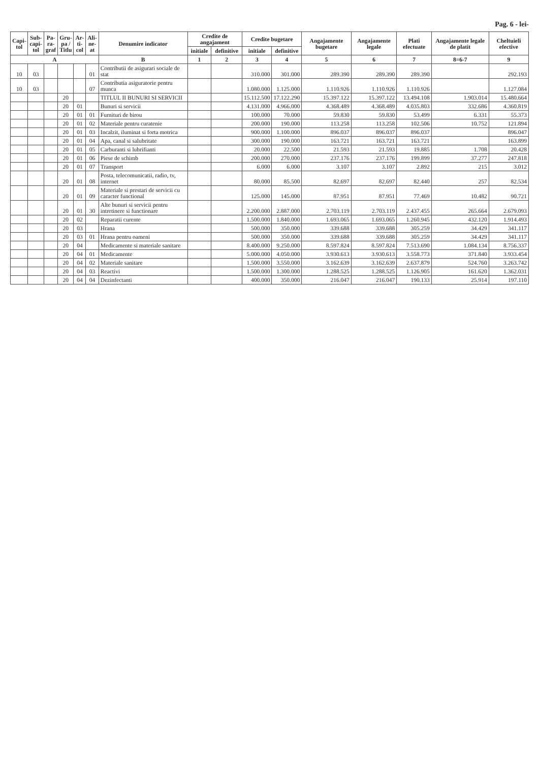Pag. 6 - lei-
| Capi- tol | Sub- capi- tol | Pa- ra- graf | Gru- pa / Titlu | Ar- ti- col | Ali- ne- at | Denumire indicator | Credite de angajament | | Credite bugetare | | Angajamente bugetare | Angajamente legale | Plati efectuate | Angajamente legale de platit | Cheltuieli efective |
| --- | --- | --- | --- | --- | --- | --- | --- | --- | --- | --- | --- | --- | --- | --- | --- |
| | | | | | | | initiale | definitive | initiale | definitive | | | | | |
| A | | | | | | B | 1 | 2 | 3 | 4 | 5 | 6 | 7 | 8=6-7 | 9 |
| 10 | 03 | | | | 01 | Contributii de asigurari sociale de stat | | | 310.000 | 301.000 | 289.390 | 289.390 | 289.390 | | 292.193 |
| 10 | 03 | | | | 07 | Contributia asiguratorie pentru munca | | | 1.080.000 | 1.125.000 | 1.110.926 | 1.110.926 | 1.110.926 | | 1.127.084 |
| | | | 20 | | | TITLUL II BUNURI SI SERVICII | | | 15.112.500 | 17.122.290 | 15.397.122 | 15.397.122 | 13.494.108 | 1.903.014 | 15.480.664 |
| | | | 20 | 01 | | Bunuri si servicii | | | 4.131.000 | 4.966.000 | 4.368.489 | 4.368.489 | 4.035.803 | 332.686 | 4.360.819 |
| | | | 20 | 01 | 01 | Furnituri de birou | | | 100.000 | 70.000 | 59.830 | 59.830 | 53.499 | 6.331 | 55.373 |
| | | | 20 | 01 | 02 | Materiale pentru curatenie | | | 200.000 | 190.000 | 113.258 | 113.258 | 102.506 | 10.752 | 121.894 |
| | | | 20 | 01 | 03 | Incalzit, iluminat si forta motrica | | | 900.000 | 1.100.000 | 896.037 | 896.037 | 896.037 | | 896.047 |
| | | | 20 | 01 | 04 | Apa, canal si salubritate | | | 300.000 | 190.000 | 163.721 | 163.721 | 163.721 | | 163.899 |
| | | | 20 | 01 | 05 | Carburanti si lubrifianti | | | 20.000 | 22.500 | 21.593 | 21.593 | 19.885 | 1.708 | 20.428 |
| | | | 20 | 01 | 06 | Piese de schimb | | | 200.000 | 270.000 | 237.176 | 237.176 | 199.899 | 37.277 | 247.818 |
| | | | 20 | 01 | 07 | Transport | | | 6.000 | 6.000 | 3.107 | 3.107 | 2.892 | 215 | 3.012 |
| | | | 20 | 01 | 08 | Posta, telecomunicatii, radio, tv, internet | | | 80.000 | 85.500 | 82.697 | 82.697 | 82.440 | 257 | 82.534 |
| | | | 20 | 01 | 09 | Materiale si prestari de servicii cu caracter functional | | | 125.000 | 145.000 | 87.951 | 87.951 | 77.469 | 10.482 | 90.721 |
| | | | 20 | 01 | 30 | Alte bunuri si servicii pentru intretinere si functionare | | | 2.200.000 | 2.887.000 | 2.703.119 | 2.703.119 | 2.437.455 | 265.664 | 2.679.093 |
| | | | 20 | 02 | | Reparatii curente | | | 1.500.000 | 1.840.000 | 1.693.065 | 1.693.065 | 1.260.945 | 432.120 | 1.914.493 |
| | | | 20 | 03 | | Hrana | | | 500.000 | 350.000 | 339.688 | 339.688 | 305.259 | 34.429 | 341.117 |
| | | | 20 | 03 | 01 | Hrana pentru oameni | | | 500.000 | 350.000 | 339.688 | 339.688 | 305.259 | 34.429 | 341.117 |
| | | | 20 | 04 | | Medicamente si materiale sanitare | | | 8.400.000 | 9.250.000 | 8.597.824 | 8.597.824 | 7.513.690 | 1.084.134 | 8.756.337 |
| | | | 20 | 04 | 01 | Medicamente | | | 5.000.000 | 4.050.000 | 3.930.613 | 3.930.613 | 3.558.773 | 371.840 | 3.933.454 |
| | | | 20 | 04 | 02 | Materiale sanitare | | | 1.500.000 | 3.550.000 | 3.162.639 | 3.162.639 | 2.637.879 | 524.760 | 3.263.742 |
| | | | 20 | 04 | 03 | Reactivi | | | 1.500.000 | 1.300.000 | 1.288.525 | 1.288.525 | 1.126.905 | 161.620 | 1.362.031 |
| | | | 20 | 04 | 04 | Dezinfectanti | | | 400.000 | 350.000 | 216.047 | 216.047 | 190.133 | 25.914 | 197.110 |